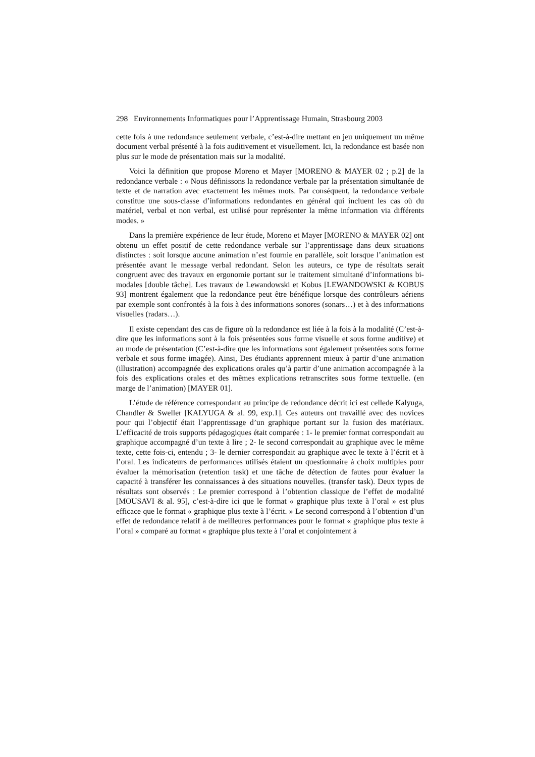298 Environnements Informatiques pour l’Apprentissage Humain, Strasbourg 2003
cette fois à une redondance seulement verbale, c’est-à-dire mettant en jeu uniquement un même document verbal présenté à la fois auditivement et visuellement. Ici, la redondance est basée non plus sur le mode de présentation mais sur la modalité.
Voici la définition que propose Moreno et Mayer [MORENO & MAYER 02 ; p.2] de la redondance verbale : « Nous définissons la redondance verbale par la présentation simultanée de texte et de narration avec exactement les mêmes mots. Par conséquent, la redondance verbale constitue une sous-classe d’informations redondantes en général qui incluent les cas où du matériel, verbal et non verbal, est utilisé pour représenter la même information via différents modes. »
Dans la première expérience de leur étude, Moreno et Mayer [MORENO & MAYER 02] ont obtenu un effet positif de cette redondance verbale sur l’apprentissage dans deux situations distinctes : soit lorsque aucune animation n’est fournie en parallèle, soit lorsque l’animation est présentée avant le message verbal redondant. Selon les auteurs, ce type de résultats serait congruent avec des travaux en ergonomie portant sur le traitement simultané d’informations bi-modales [double tâche]. Les travaux de Lewandowski et Kobus [LEWANDOWSKI & KOBUS 93] montrent également que la redondance peut être bénéfique lorsque des contrôleurs aériens par exemple sont confrontés à la fois à des informations sonores (sonars…) et à des informations visuelles (radars…).
Il existe cependant des cas de figure où la redondance est liée à la fois à la modalité (C’est-à-dire que les informations sont à la fois présentées sous forme visuelle et sous forme auditive) et au mode de présentation (C’est-à-dire que les informations sont également présentées sous forme verbale et sous forme imagée). Ainsi, Des étudiants apprennent mieux à partir d’une animation (illustration) accompagnée des explications orales qu’à partir d’une animation accompagnée à la fois des explications orales et des mêmes explications retranscrites sous forme textuelle. (en marge de l’animation) [MAYER 01].
L’étude de référence correspondant au principe de redondance décrit ici est cellede Kalyuga, Chandler & Sweller [KALYUGA & al. 99, exp.1]. Ces auteurs ont travaillé avec des novices pour qui l’objectif était l’apprentissage d’un graphique portant sur la fusion des matériaux. L’efficacité de trois supports pédagogiques était comparée : 1- le premier format correspondait au graphique accompagné d’un texte à lire ; 2- le second correspondait au graphique avec le même texte, cette fois-ci, entendu ; 3- le dernier correspondait au graphique avec le texte à l’écrit et à l’oral. Les indicateurs de performances utilisés étaient un questionnaire à choix multiples pour évaluer la mémorisation (retention task) et une tâche de détection de fautes pour évaluer la capacité à transférer les connaissances à des situations nouvelles. (transfer task). Deux types de résultats sont observés : Le premier correspond à l’obtention classique de l’effet de modalité [MOUSAVI & al. 95], c’est-à-dire ici que le format « graphique plus texte à l’oral » est plus efficace que le format « graphique plus texte à l’écrit. » Le second correspond à l’obtention d’un effet de redondance relatif à de meilleures performances pour le format « graphique plus texte à l’oral » comparé au format « graphique plus texte à l’oral et conjointement à